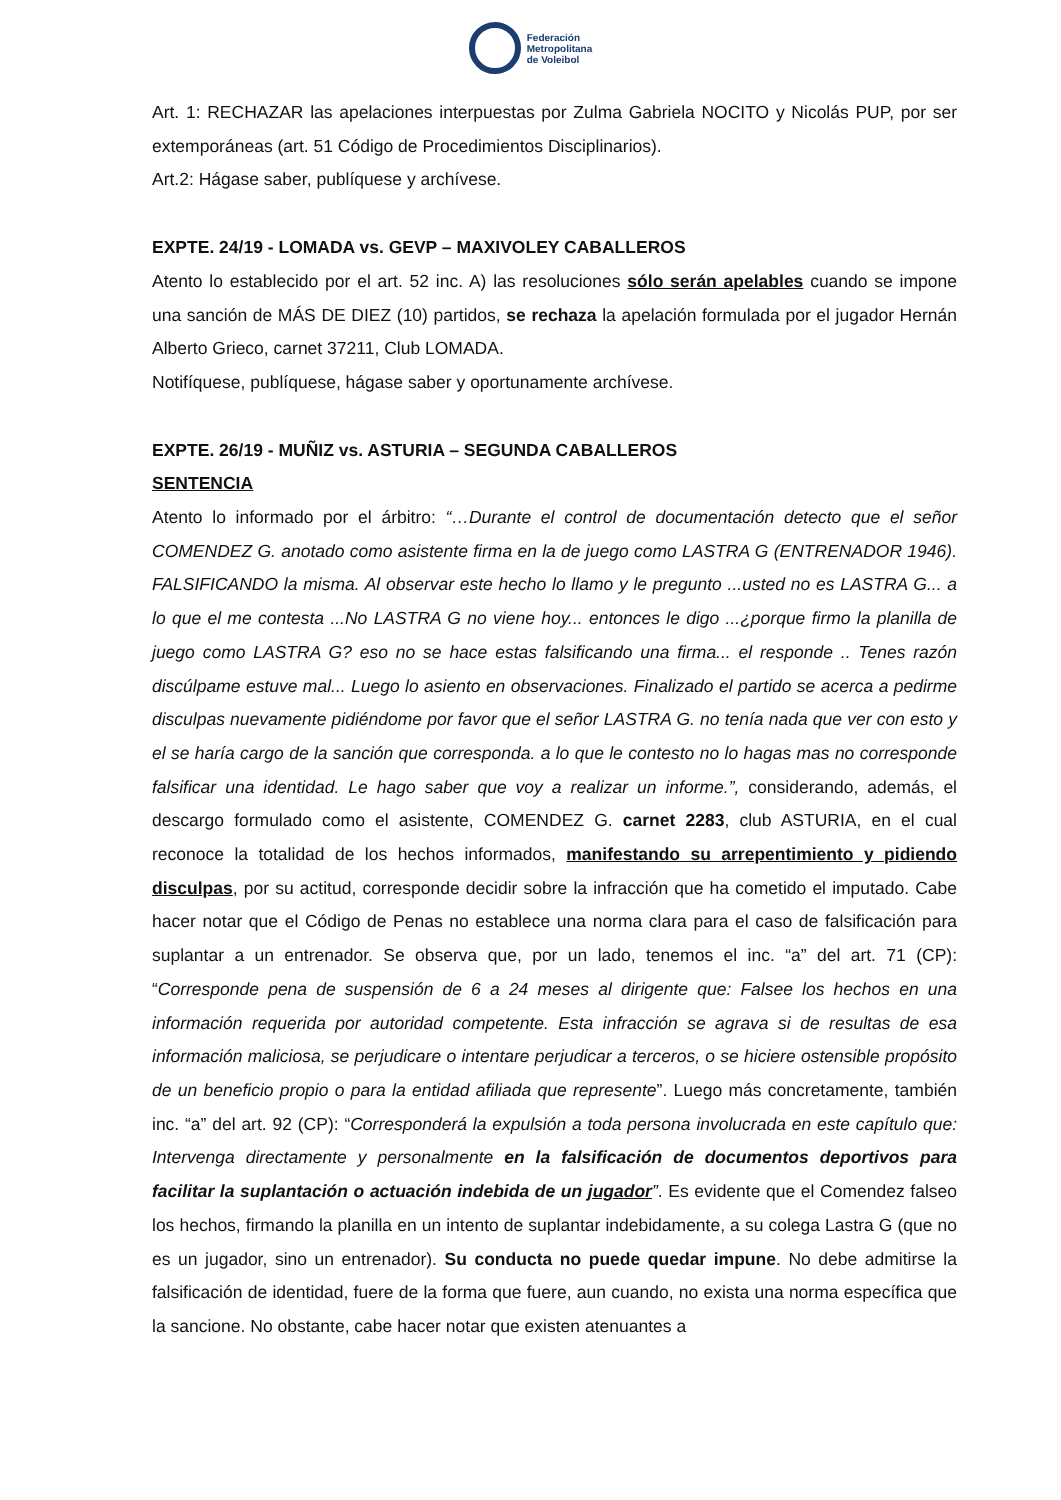Federación
Metropolitana
de Voleibol
Art. 1: RECHAZAR las apelaciones interpuestas por Zulma Gabriela NOCITO y Nicolás PUP, por ser extemporáneas (art. 51 Código de Procedimientos Disciplinarios).
Art.2: Hágase saber, publíquese y archívese.
EXPTE. 24/19 - LOMADA vs. GEVP – MAXIVOLEY CABALLEROS
Atento lo establecido por el art. 52 inc. A) las resoluciones sólo serán apelables cuando se impone una sanción de MÁS DE DIEZ (10) partidos, se rechaza la apelación formulada por el jugador Hernán Alberto Grieco, carnet 37211, Club LOMADA.
Notifíquese, publíquese, hágase saber y oportunamente archívese.
EXPTE. 26/19 - MUÑIZ vs. ASTURIA – SEGUNDA CABALLEROS
SENTENCIA
Atento lo informado por el árbitro: “…Durante el control de documentación detecto que el señor COMENDEZ G. anotado como asistente firma en la de juego como LASTRA G (ENTRENADOR 1946). FALSIFICANDO la misma. Al observar este hecho lo llamo y le pregunto ...usted no es LASTRA G... a lo que el me contesta ...No LASTRA G no viene hoy... entonces le digo ...¿porque firmo la planilla de juego como LASTRA G? eso no se hace estas falsificando una firma... el responde .. Tenes razón discúlpame estuve mal... Luego lo asiento en observaciones. Finalizado el partido se acerca a pedirme disculpas nuevamente pidiéndome por favor que el señor LASTRA G. no tenía nada que ver con esto y el se haría cargo de la sanción que corresponda. a lo que le contesto no lo hagas mas no corresponde falsificar una identidad. Le hago saber que voy a realizar un informe.”, considerando, además, el descargo formulado como el asistente, COMENDEZ G. carnet 2283, club ASTURIA, en el cual reconoce la totalidad de los hechos informados, manifestando su arrepentimiento y pidiendo disculpas, por su actitud, corresponde decidir sobre la infracción que ha cometido el imputado. Cabe hacer notar que el Código de Penas no establece una norma clara para el caso de falsificación para suplantar a un entrenador. Se observa que, por un lado, tenemos el inc. “a” del art. 71 (CP): “Corresponde pena de suspensión de 6 a 24 meses al dirigente que: Falsee los hechos en una información requerida por autoridad competente. Esta infracción se agrava si de resultas de esa información maliciosa, se perjudicare o intentare perjudicar a terceros, o se hiciere ostensible propósito de un beneficio propio o para la entidad afiliada que represente”. Luego más concretamente, también inc. “a” del art. 92 (CP): “Corresponderá la expulsión a toda persona involucrada en este capítulo que: Intervenga directamente y personalmente en la falsificación de documentos deportivos para facilitar la suplantación o actuación indebida de un jugador”. Es evidente que el Comendez falseo los hechos, firmando la planilla en un intento de suplantar indebidamente, a su colega Lastra G (que no es un jugador, sino un entrenador). Su conducta no puede quedar impune. No debe admitirse la falsificación de identidad, fuere de la forma que fuere, aun cuando, no exista una norma específica que la sancione. No obstante, cabe hacer notar que existen atenuantes a